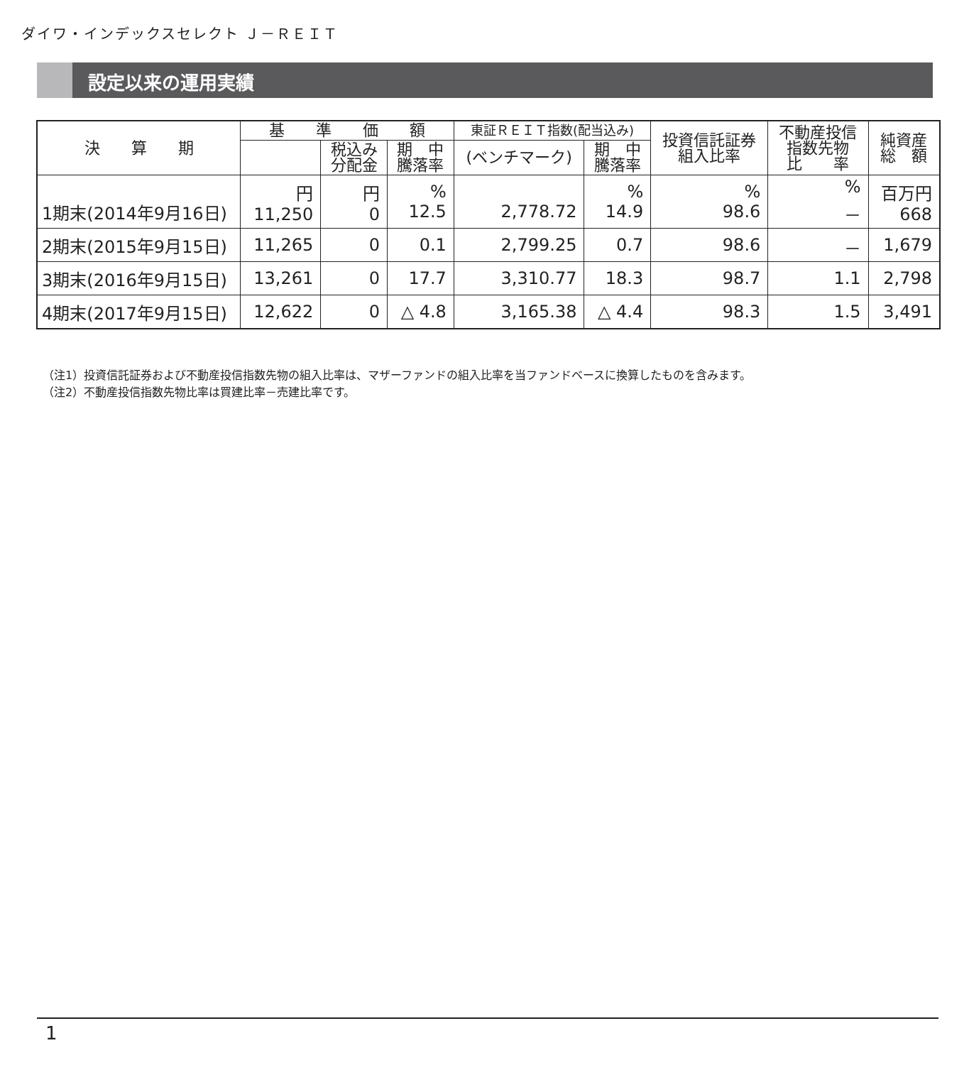ダイワ・インデックスセレクト Ｊ－ＲＥＩＴ
設定以来の運用実績
| 決 算 期 | 基 準 価 額 | | | 東証ＲＥＩＴ指数(配当込み) | | 投資信託証券 組入比率 | 不動産投信 指数先物 比 率 | 純資産 総 額 |
| --- | --- | --- | --- | --- | --- | --- | --- | --- |
| | | 税込み 分配金 | 期 中 騰落率 | (ベンチマーク) | 期 中 騰落率 | | | |
| 1期末(2014年9月16日) | 円 11,250 | 円 0 | % 12.5 | 2,778.72 | % 14.9 | % 98.6 | % － | 百万円 668 |
| 2期末(2015年9月15日) | 11,265 | 0 | 0.1 | 2,799.25 | 0.7 | 98.6 | － | 1,679 |
| 3期末(2016年9月15日) | 13,261 | 0 | 17.7 | 3,310.77 | 18.3 | 98.7 | 1.1 | 2,798 |
| 4期末(2017年9月15日) | 12,622 | 0 | △ 4.8 | 3,165.38 | △ 4.4 | 98.3 | 1.5 | 3,491 |
（注1）投資信託証券および不動産投信指数先物の組入比率は、マザーファンドの組入比率を当ファンドベースに換算したものを含みます。
（注2）不動産投信指数先物比率は買建比率－売建比率です。
1